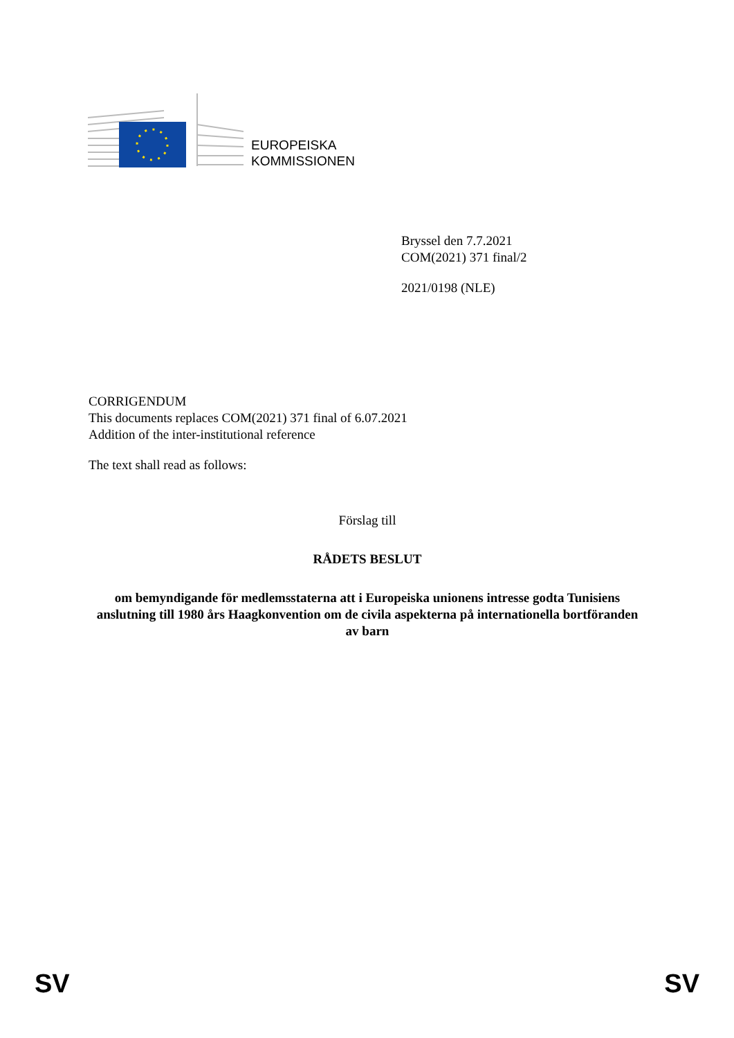EUROPEISKA
KOMMISSIONEN
Bryssel den 7.7.2021
COM(2021) 371 final/2
2021/0198 (NLE)
CORRIGENDUM
This documents replaces COM(2021) 371 final of 6.07.2021
Addition of the inter-institutional reference
The text shall read as follows:
Förslag till
RÅDETS BESLUT
om bemyndigande för medlemsstaterna att i Europeiska unionens intresse godta Tunisiens anslutning till 1980 års Haagkonvention om de civila aspekterna på internationella bortföranden av barn
SV SV